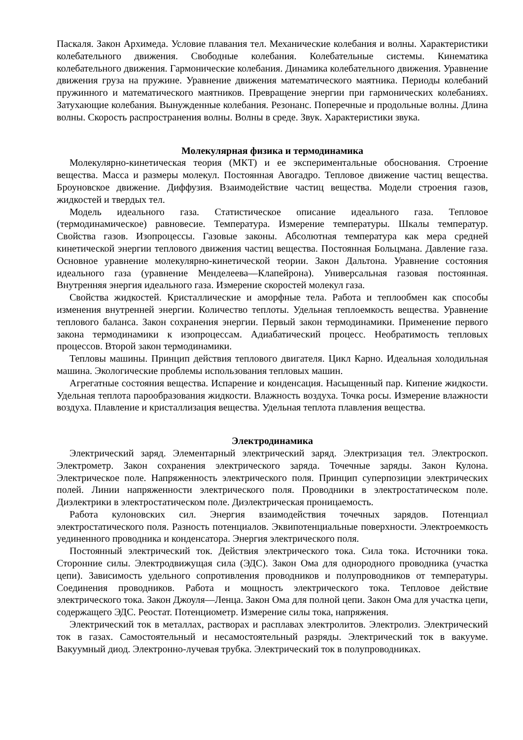Паскаля. Закон Архимеда. Условие плавания тел. Механические колебания и волны. Характеристики колебательного движения. Свободные колебания. Колебательные системы. Кинематика колебательного движения. Гармонические колебания. Динамика колебательного движения. Уравнение движения груза на пружине. Уравнение движения математического маятника. Периоды колебаний пружинного и математического маятников. Превращение энергии при гармонических колебаниях. Затухающие колебания. Вынужденные колебания. Резонанс. Поперечные и продольные волны. Длина волны. Скорость распространения волны. Волны в среде. Звук. Характеристики звука.
Молекулярная физика и термодинамика
Молекулярно-кинетическая теория (МКТ) и ее экспериментальные обоснования. Строение вещества. Масса и размеры молекул. Постоянная Авогадро. Тепловое движение частиц вещества. Броуновское движение. Диффузия. Взаимодействие частиц вещества. Модели строения газов, жидкостей и твердых тел.
Модель идеального газа. Статистическое описание идеального газа. Тепловое (термодинамическое) равновесие. Температура. Измерение температуры. Шкалы температур. Свойства газов. Изопроцессы. Газовые законы. Абсолютная температура как мера средней кинетической энергии теплового движения частиц вещества. Постоянная Больцмана. Давление газа. Основное уравнение молекулярно-кинетической теории. Закон Дальтона. Уравнение состояния идеального газа (уравнение Менделеева—Клапейрона). Универсальная газовая постоянная. Внутренняя энергия идеального газа. Измерение скоростей молекул газа.
Свойства жидкостей. Кристаллические и аморфные тела. Работа и теплообмен как способы изменения внутренней энергии. Количество теплоты. Удельная теплоемкость вещества. Уравнение теплового баланса. Закон сохранения энергии. Первый закон термодинамики. Применение первого закона термодинамики к изопроцессам. Адиабатический процесс. Необратимость тепловых процессов. Второй закон термодинамики.
Тепловы машины. Принцип действия теплового двигателя. Цикл Карно. Идеальная холодильная машина. Экологические проблемы использования тепловых машин.
Агрегатные состояния вещества. Испарение и конденсация. Насыщенный пар. Кипение жидкости. Удельная теплота парообразования жидкости. Влажность воздуха. Точка росы. Измерение влажности воздуха. Плавление и кристаллизация вещества. Удельная теплота плавления вещества.
Электродинамика
Электрический заряд. Элементарный электрический заряд. Электризация тел. Электроскоп. Электрометр. Закон сохранения электрического заряда. Точечные заряды. Закон Кулона. Электрическое поле. Напряженность электрического поля. Принцип суперпозиции электрических полей. Линии напряженности электрического поля. Проводники в электростатическом поле. Диэлектрики в электростатическом поле. Диэлектрическая проницаемость.
Работа кулоновских сил. Энергия взаимодействия точечных зарядов. Потенциал электростатического поля. Разность потенциалов. Эквипотенциальные поверхности. Электроемкость уединенного проводника и конденсатора. Энергия электрического поля.
Постоянный электрический ток. Действия электрического тока. Сила тока. Источники тока. Сторонние силы. Электродвижущая сила (ЭДС). Закон Ома для однородного проводника (участка цепи). Зависимость удельного сопротивления проводников и полупроводников от температуры. Соединения проводников. Работа и мощность электрического тока. Тепловое действие электрического тока. Закон Джоуля—Ленца. Закон Ома для полной цепи. Закон Ома для участка цепи, содержащего ЭДС. Реостат. Потенциометр. Измерение силы тока, напряжения.
Электрический ток в металлах, растворах и расплавах электролитов. Электролиз. Электрический ток в газах. Самостоятельный и несамостоятельный разряды. Электрический ток в вакууме. Вакуумный диод. Электронно-лучевая трубка. Электрический ток в полупроводниках.